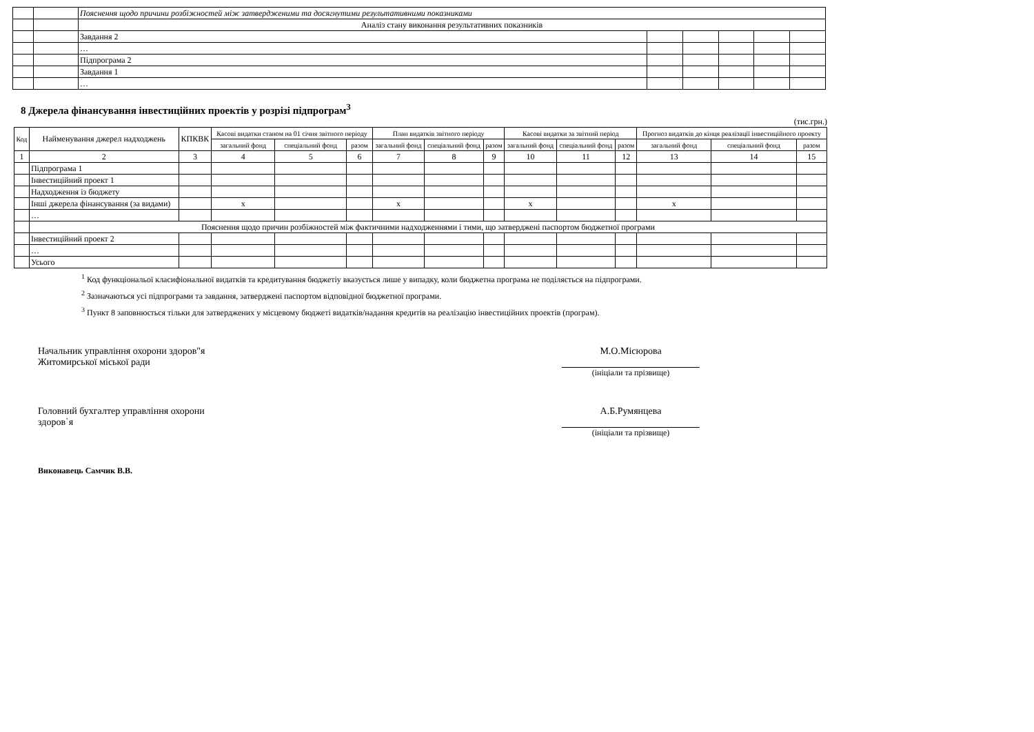| | | Пояснення щодо причини розбіжностей між затвердженими та досягнутими результативними показниками | | | | | |
| | | Аналіз стану виконання результативних показників | | | | | |
| | | Завдання 2 | | | | | |
| | | … | | | | | |
| | | Підпрограма 2 | | | | | |
| | | Завдання 1 | | | | | |
| | | … | | | | | |
8 Джерела фінансування інвестиційних проектів у розрізі підпрограм<sup>3</sup>
(тис.грн.)
| Код | Найменування джерел надходжень | КПКВК | Касові видатки станом на 01 січня звітного періоду | | | План видатків звітного періоду | | | Касові видатки за звітний період | | | Прогноз видатків до кінця реалізації інвестиційного проекту | | |
| --- | --- | --- | --- | --- | --- | --- | --- | --- | --- | --- | --- | --- | --- | --- |
| | | | загальний фонд | спеціальний фонд | разом | загальний фонд | спеціальний фонд | разом | загальний фонд | спеціальний фонд | разом | загальний фонд | спеціальний фонд | разом |
| 1 | 2 | 3 | 4 | 5 | 6 | 7 | 8 | 9 | 10 | 11 | 12 | 13 | 14 | 15 |
| | Підпрограма 1 | | | | | | | | | | | | | |
| | Інвестиційний проект 1 | | | | | | | | | | | | | |
| | Надходження із бюджету | | | | | | | | | | | | | |
| | Інші джерела фінансування (за видами) | | x | | | x | | | x | | | x | | |
| | … | | | | | | | | | | | | | |
| | Пояснення щодо причин розбіжностей між фактичними надходженнями і тими, що затверджені паспортом бюджетної програми | | | | | | | | | | | | | |
| | Інвестиційний проект 2 | | | | | | | | | | | | | |
| | … | | | | | | | | | | | | | |
| | Усього | | | | | | | | | | | | | |
<sup>1</sup> Код функціональої класифіональної видатків та кредитування бюджетіу вказується лише у випадку, коли бюджетна програма не поділяється на підпрограми.
<sup>2</sup> Зазначаються усі підпрограми та завдання, затверджені паспортом відповідної бюджетної програми.
<sup>3</sup> Пункт 8 заповнюється тільки для затверджених у місцевому бюджеті видатків/надання кредитів на реалізацію інвестиційних проектів (програм).
Начальник управління охорони здоров"я
Житомирської міської ради
М.О.Місюрова
(ініціали та прізвище)
Головний бухгалтер управління охорони
здоров`я
А.Б.Румянцева
(ініціали та прізвище)
Виконавець Самчик В.В.